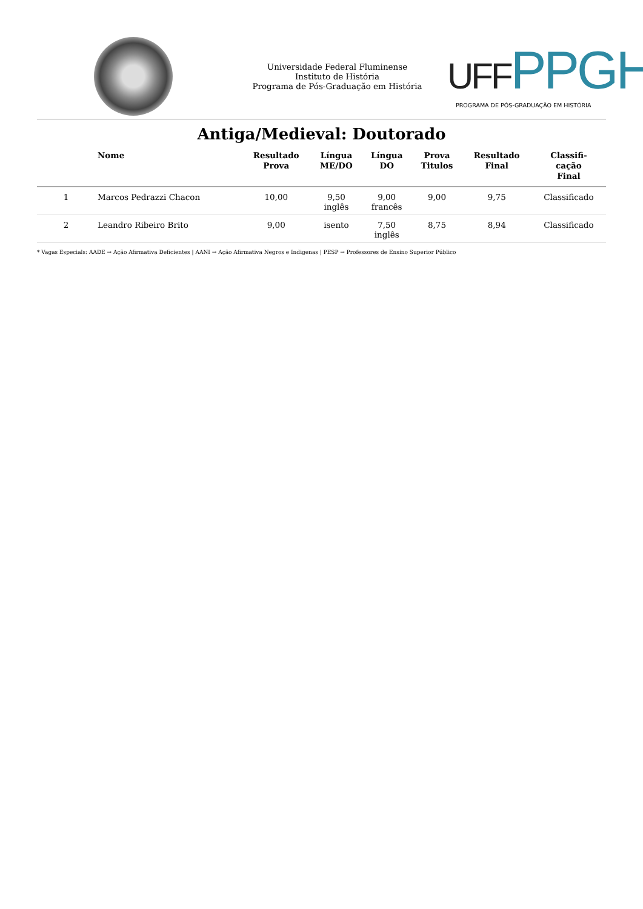Universidade Federal Fluminense
Instituto de História
Programa de Pós-Graduação em História
UFFPPGH
PROGRAMA DE PÓS-GRADUAÇÃO EM HISTÓRIA
Antiga/Medieval: Doutorado
| | Nome | Resultado Prova | Língua ME/DO | Língua DO | Prova Titulos | Resultado Final | Classifi- cação Final |
| --- | --- | --- | --- | --- | --- | --- | --- |
| 1 | Marcos Pedrazzi Chacon | 10,00 | 9,50 inglês | 9,00 francês | 9,00 | 9,75 | Classificado |
| 2 | Leandro Ribeiro Brito | 9,00 | isento | 7,50 inglês | 8,75 | 8,94 | Classificado |
* Vagas Especials: AADE → Ação Afirmativa Deficientes | AANI → Ação Afirmativa Negros e Indigenas | PESP → Professores de Ensino Superior Público